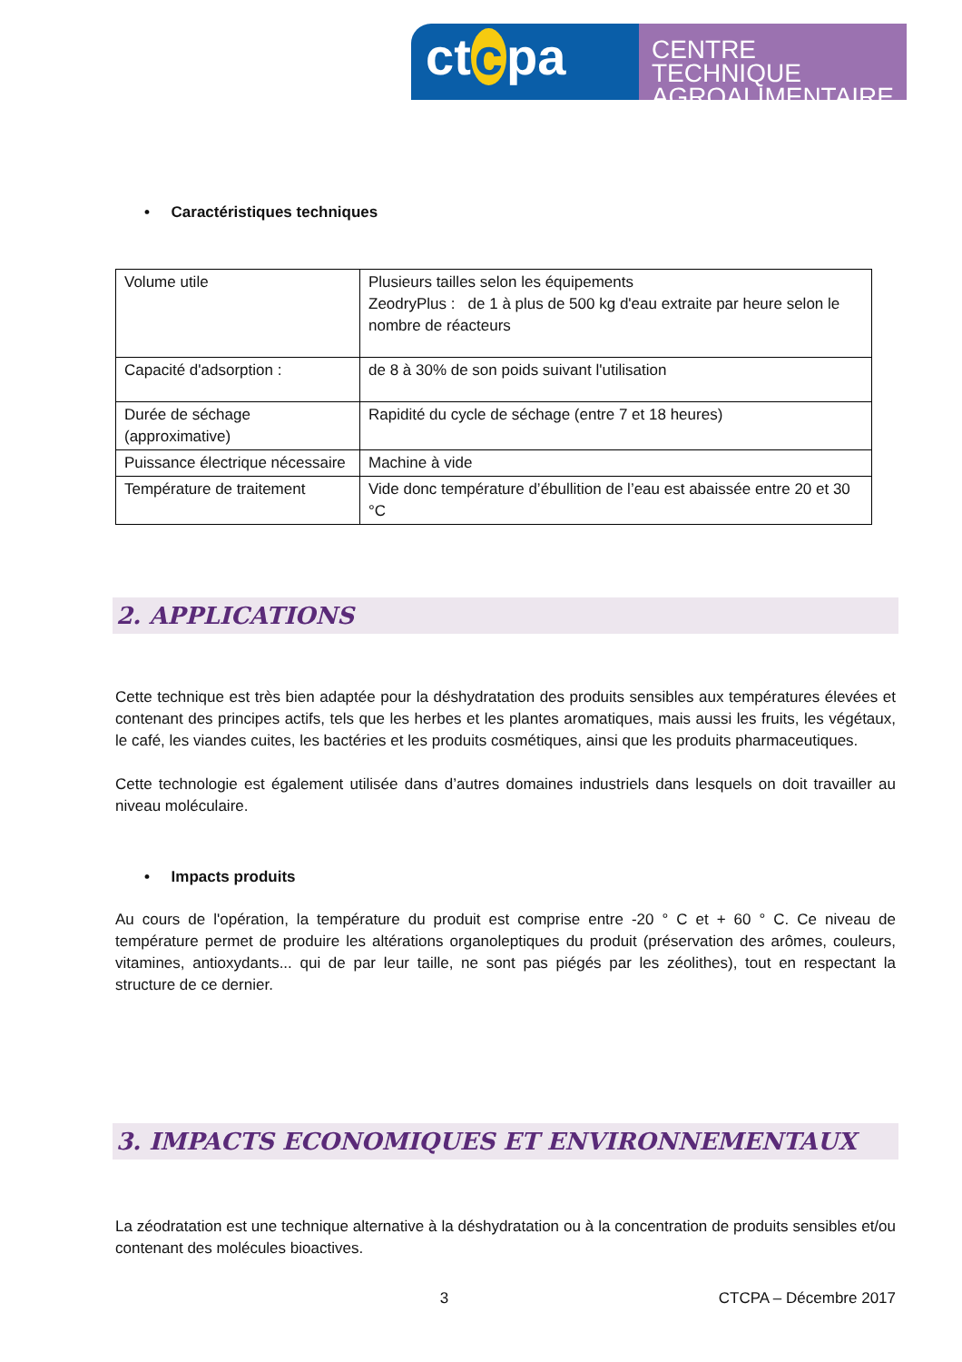ct c pa
CENTRE TECHNIQUE
AGROALIMENTAIRE
• Caractéristiques techniques
| Volume utile | Plusieurs tailles selon les équipements ZeodryPlus : de 1 à plus de 500 kg d'eau extraite par heure selon le nombre de réacteurs |
| Capacité d'adsorption : | de 8 à 30% de son poids suivant l'utilisation |
| Durée de séchage (approximative) | Rapidité du cycle de séchage (entre 7 et 18 heures) |
| Puissance électrique nécessaire | Machine à vide |
| Température de traitement | Vide donc température d’ébullition de l’eau est abaissée entre 20 et 30 °C |
2. APPLICATIONS
Cette technique est très bien adaptée pour la déshydratation des produits sensibles aux températures élevées et contenant des principes actifs, tels que les herbes et les plantes aromatiques, mais aussi les fruits, les végétaux, le café, les viandes cuites, les bactéries et les produits cosmétiques, ainsi que les produits pharmaceutiques.
Cette technologie est également utilisée dans d’autres domaines industriels dans lesquels on doit travailler au niveau moléculaire.
• Impacts produits
Au cours de l'opération, la température du produit est comprise entre -20 ° C et + 60 ° C. Ce niveau de température permet de produire les altérations organoleptiques du produit (préservation des arômes, couleurs, vitamines, antioxydants... qui de par leur taille, ne sont pas piégés par les zéolithes), tout en respectant la structure de ce dernier.
3. IMPACTS ECONOMIQUES ET ENVIRONNEMENTAUX
La zéodratation est une technique alternative à la déshydratation ou à la concentration de produits sensibles et/ou contenant des molécules bioactives.
3 CTCPA – Décembre 2017